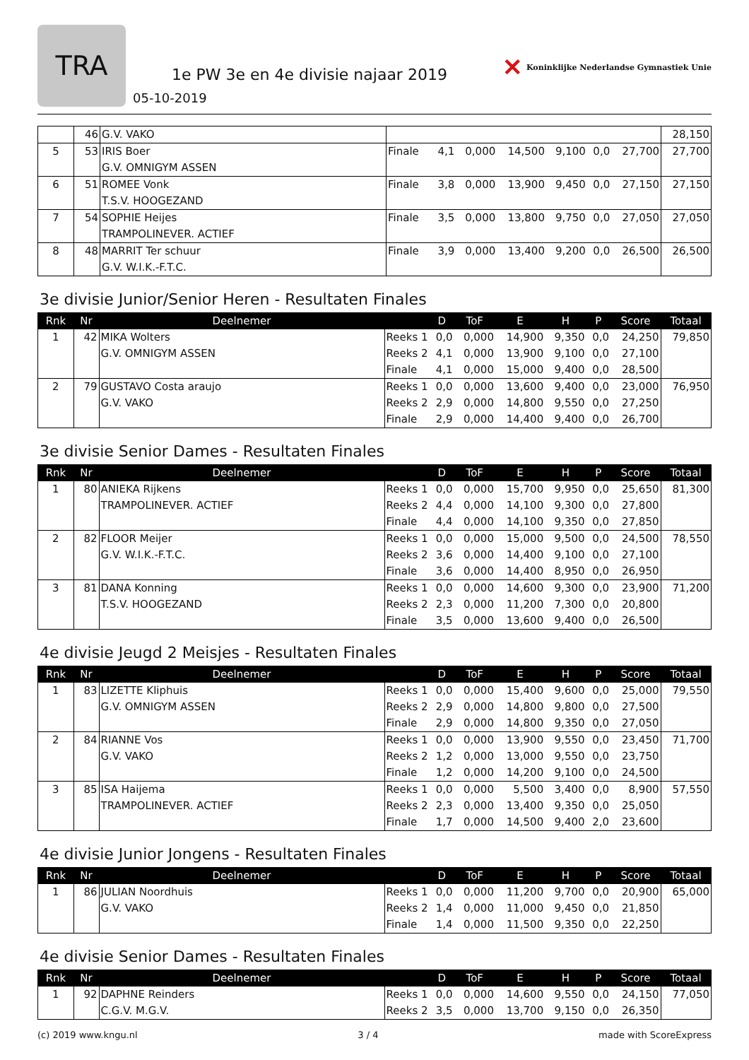TRA
1e PW 3e en 4e divisie najaar 2019
05-10-2019
✕ Koninklijke Nederlandse Gymnastiek Unie
| | 46 | G.V. VAKO | | | | | | | | 28,150 |
| 5 | 53 | IRIS Boer G.V. OMNIGYM ASSEN | Finale | 4,1 | 0,000 | 14,500 | 9,100 | 0,0 | 27,700 | 27,700 |
| 6 | 51 | ROMEE Vonk T.S.V. HOOGEZAND | Finale | 3,8 | 0,000 | 13,900 | 9,450 | 0,0 | 27,150 | 27,150 |
| 7 | 54 | SOPHIE Heijes TRAMPOLINEVER. ACTIEF | Finale | 3,5 | 0,000 | 13,800 | 9,750 | 0,0 | 27,050 | 27,050 |
| 8 | 48 | MARRIT Ter schuur G.V. W.I.K.-F.T.C. | Finale | 3,9 | 0,000 | 13,400 | 9,200 | 0,0 | 26,500 | 26,500 |
3e divisie Junior/Senior Heren - Resultaten Finales
| Rnk | Nr | Deelnemer | | D | ToF | E | H | P | Score | Totaal |
| --- | --- | --- | --- | --- | --- | --- | --- | --- | --- | --- |
| 1 | 42 | MIKA Wolters G.V. OMNIGYM ASSEN | Reeks 1 | 0,0 | 0,000 | 14,900 | 9,350 | 0,0 | 24,250 | 79,850 |
| | | | Reeks 2 | 4,1 | 0,000 | 13,900 | 9,100 | 0,0 | 27,100 | |
| | | | Finale | 4,1 | 0,000 | 15,000 | 9,400 | 0,0 | 28,500 | |
| 2 | 79 | GUSTAVO Costa araujo G.V. VAKO | Reeks 1 | 0,0 | 0,000 | 13,600 | 9,400 | 0,0 | 23,000 | 76,950 |
| | | | Reeks 2 | 2,9 | 0,000 | 14,800 | 9,550 | 0,0 | 27,250 | |
| | | | Finale | 2,9 | 0,000 | 14,400 | 9,400 | 0,0 | 26,700 | |
3e divisie Senior Dames - Resultaten Finales
| Rnk | Nr | Deelnemer | | D | ToF | E | H | P | Score | Totaal |
| --- | --- | --- | --- | --- | --- | --- | --- | --- | --- | --- |
| 1 | 80 | ANIEKA Rijkens TRAMPOLINEVER. ACTIEF | Reeks 1 | 0,0 | 0,000 | 15,700 | 9,950 | 0,0 | 25,650 | 81,300 |
| | | | Reeks 2 | 4,4 | 0,000 | 14,100 | 9,300 | 0,0 | 27,800 | |
| | | | Finale | 4,4 | 0,000 | 14,100 | 9,350 | 0,0 | 27,850 | |
| 2 | 82 | FLOOR Meijer G.V. W.I.K.-F.T.C. | Reeks 1 | 0,0 | 0,000 | 15,000 | 9,500 | 0,0 | 24,500 | 78,550 |
| | | | Reeks 2 | 3,6 | 0,000 | 14,400 | 9,100 | 0,0 | 27,100 | |
| | | | Finale | 3,6 | 0,000 | 14,400 | 8,950 | 0,0 | 26,950 | |
| 3 | 81 | DANA Konning T.S.V. HOOGEZAND | Reeks 1 | 0,0 | 0,000 | 14,600 | 9,300 | 0,0 | 23,900 | 71,200 |
| | | | Reeks 2 | 2,3 | 0,000 | 11,200 | 7,300 | 0,0 | 20,800 | |
| | | | Finale | 3,5 | 0,000 | 13,600 | 9,400 | 0,0 | 26,500 | |
4e divisie Jeugd 2 Meisjes - Resultaten Finales
| Rnk | Nr | Deelnemer | | D | ToF | E | H | P | Score | Totaal |
| --- | --- | --- | --- | --- | --- | --- | --- | --- | --- | --- |
| 1 | 83 | LIZETTE Kliphuis G.V. OMNIGYM ASSEN | Reeks 1 | 0,0 | 0,000 | 15,400 | 9,600 | 0,0 | 25,000 | 79,550 |
| | | | Reeks 2 | 2,9 | 0,000 | 14,800 | 9,800 | 0,0 | 27,500 | |
| | | | Finale | 2,9 | 0,000 | 14,800 | 9,350 | 0,0 | 27,050 | |
| 2 | 84 | RIANNE Vos G.V. VAKO | Reeks 1 | 0,0 | 0,000 | 13,900 | 9,550 | 0,0 | 23,450 | 71,700 |
| | | | Reeks 2 | 1,2 | 0,000 | 13,000 | 9,550 | 0,0 | 23,750 | |
| | | | Finale | 1,2 | 0,000 | 14,200 | 9,100 | 0,0 | 24,500 | |
| 3 | 85 | ISA Haijema TRAMPOLINEVER. ACTIEF | Reeks 1 | 0,0 | 0,000 | 5,500 | 3,400 | 0,0 | 8,900 | 57,550 |
| | | | Reeks 2 | 2,3 | 0,000 | 13,400 | 9,350 | 0,0 | 25,050 | |
| | | | Finale | 1,7 | 0,000 | 14,500 | 9,400 | 2,0 | 23,600 | |
4e divisie Junior Jongens - Resultaten Finales
| Rnk | Nr | Deelnemer | | D | ToF | E | H | P | Score | Totaal |
| --- | --- | --- | --- | --- | --- | --- | --- | --- | --- | --- |
| 1 | 86 | JULIAN Noordhuis G.V. VAKO | Reeks 1 | 0,0 | 0,000 | 11,200 | 9,700 | 0,0 | 20,900 | 65,000 |
| | | | Reeks 2 | 1,4 | 0,000 | 11,000 | 9,450 | 0,0 | 21,850 | |
| | | | Finale | 1,4 | 0,000 | 11,500 | 9,350 | 0,0 | 22,250 | |
4e divisie Senior Dames - Resultaten Finales
| Rnk | Nr | Deelnemer | | D | ToF | E | H | P | Score | Totaal |
| --- | --- | --- | --- | --- | --- | --- | --- | --- | --- | --- |
| 1 | 92 | DAPHNE Reinders C.G.V. M.G.V. | Reeks 1 | 0,0 | 0,000 | 14,600 | 9,550 | 0,0 | 24,150 | 77,050 |
| | | | Reeks 2 | 3,5 | 0,000 | 13,700 | 9,150 | 0,0 | 26,350 | |
(c) 2019 www.kngu.nl 3 / 4 made with ScoreExpress